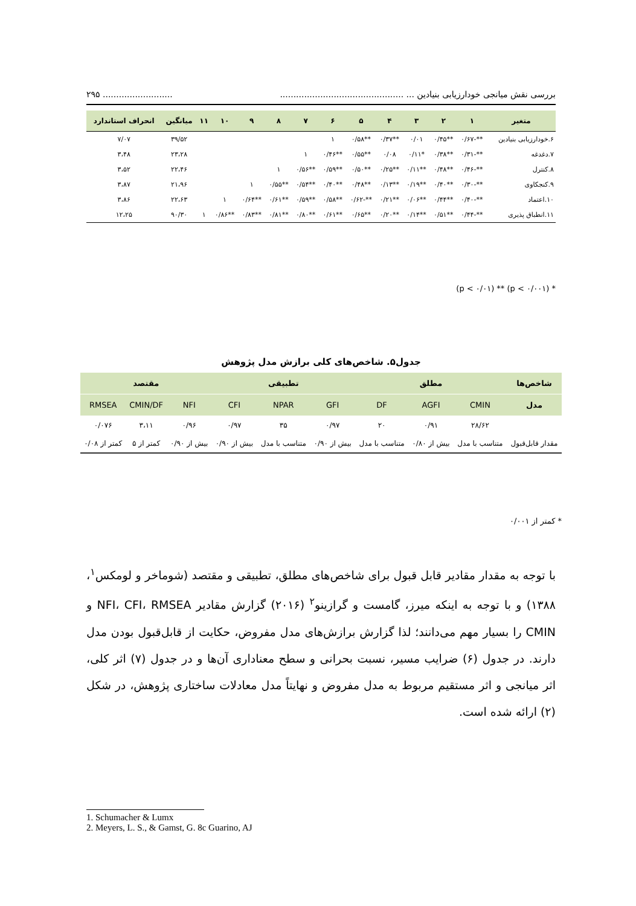بررسی نقش میانجی خودارزیابی بنیادین ... ........................................................................ ۲۹۵
| متغیر | ۱ | ۲ | ۳ | ۴ | ۵ | ۶ | ۷ | ۸ | ۹ | ۱۰ | ۱۱ | میانگین | انحراف استاندارد |
| --- | --- | --- | --- | --- | --- | --- | --- | --- | --- | --- | --- | --- | --- |
| ۶.خودارزیابی بنیادین | **-۰/۶۷ | **۰/۴۵ | ۰/۰۱ | **۰/۳۷ | **۰/۵۸ | ۱ | | | | | | ۳۹/۵۲ | ۷/۰۷ |
| ۷.دغدغه | **-۰/۳۱ | **۰/۳۸ | *۰/۱۱ | ۰/۰۸ | **۰/۵۵ | **۰/۴۶ | ۱ | | | | | ۲۳،۲۸ | ۳،۴۸ |
| ۸.کنترل | **-۰/۴۶ | **۰/۴۸ | **۰/۱۱ | **۰/۲۵ | **۰/۵۰ | **۰/۵۹ | **۰/۵۶ | ۱ | | | | ۲۲،۴۶ | ۳،۵۲ |
| ۹.کنجکاوی | **-۰/۳۰ | **۰/۴۰ | **۰/۱۹ | **۰/۱۳ | **۰/۴۸ | **۰/۴۰ | **۰/۵۴ | **۰/۵۵ | ۱ | | | ۲۱،۹۶ | ۳،۸۷ |
| ۱۰.اعتماد | **-۰/۴۰ | **۰/۴۴ | **۰/۰۶ | **۰/۲۱ | **-۰/۶۲ | **۰/۵۸ | **۰/۵۹ | **۰/۶۱ | **۰/۶۴ | ۱ | | ۲۲،۶۳ | ۳،۸۶ |
| ۱۱.انطباق پذیری | **-۰/۴۴ | **۰/۵۱ | **۰/۱۴ | **۰/۲۰ | **۰/۶۵ | **۰/۶۱ | **۰/۸۰ | **۰/۸۱ | **۰/۸۳ | **۰/۸۶ | ۱ | ۹۰/۳۰ | ۱۲،۲۵ |
* (p < ۰/۰۰۱) ** (p < ۰/۰۱)
جدول۵. شاخص‌های کلی برازش مدل پژوهش
| شاخص‌ها | مطلق | | | تطبیقی | | | مقتصد | | |
| --- | --- | --- | --- | --- | --- | --- | --- | --- | --- |
| مدل | CMIN | AGFI | DF | GFI | NPAR | CFI | NFI | CMIN/DF | RMSEA |
| | ۲۸/۶۲ | ۰/۹۱ | ۲۰ | ۰/۹۷ | ۳۵ | ۰/۹۷ | ۰/۹۶ | ۳،۱۱ | ۰/۰۷۶ |
| مقدار قابل‌قبول | متناسب با مدل | بیش از ۰/۸۰ | متناسب با مدل | بیش از ۰/۹۰ | متناسب با مدل | بیش از ۰/۹۰ | بیش از ۰/۹۰ | کمتر از ۵ | کمتر از ۰/۰۸ |
* کمتر از ۰/۰۰۱
با توجه به مقدار مقادیر قابل قبول برای شاخص‌های مطلق، تطبیقی و مقتصد (شوماخر و لومکس<sup>۱</sup>، ۱۳۸۸) و با توجه به اینکه میرز، گامست و گرازینو<sup>۲</sup> (۲۰۱۶) گزارش مقادیر NFI، CFI، RMSEA و CMIN را بسیار مهم می‌دانند؛ لذا گزارش برازش‌های مدل مفروض، حکایت از قابل‌قبول بودن مدل دارند. در جدول (۶) ضرایب مسیر، نسبت بحرانی و سطح معناداری آن‌ها و در جدول (۷) اثر کلی، اثر میانجی و اثر مستقیم مربوط به مدل مفروض و نهایتاً مدل معادلات ساختاری پژوهش، در شکل (۲) ارائه شده است.
1. Schumacher & Lumx
2. Meyers, L. S., & Gamst, G. 8c Guarino, AJ